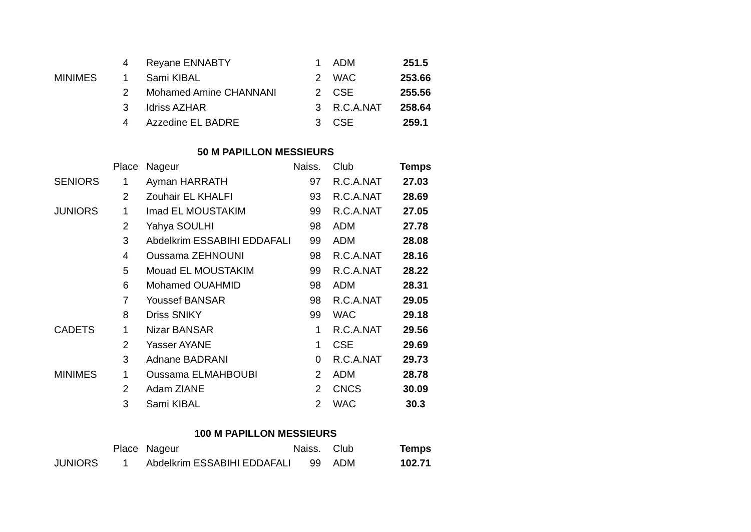| | 4 | Reyane ENNABTY | 1 | ADM | 251.5 |
| MINIMES | 1 | Sami KIBAL | 2 | WAC | 253.66 |
| | 2 | Mohamed Amine CHANNANI | 2 | CSE | 255.56 |
| | 3 | Idriss AZHAR | 3 | R.C.A.NAT | 258.64 |
| | 4 | Azzedine EL BADRE | 3 | CSE | 259.1 |
| | | 50 M PAPILLON MESSIEURS | | | |
| | Place | Nageur | Naiss. | Club | Temps |
| SENIORS | 1 | Ayman HARRATH | 97 | R.C.A.NAT | 27.03 |
| | 2 | Zouhair EL KHALFI | 93 | R.C.A.NAT | 28.69 |
| JUNIORS | 1 | Imad EL MOUSTAKIM | 99 | R.C.A.NAT | 27.05 |
| | 2 | Yahya SOULHI | 98 | ADM | 27.78 |
| | 3 | Abdelkrim ESSABIHI EDDAFALI | 99 | ADM | 28.08 |
| | 4 | Oussama ZEHNOUNI | 98 | R.C.A.NAT | 28.16 |
| | 5 | Mouad EL MOUSTAKIM | 99 | R.C.A.NAT | 28.22 |
| | 6 | Mohamed OUAHMID | 98 | ADM | 28.31 |
| | 7 | Youssef BANSAR | 98 | R.C.A.NAT | 29.05 |
| | 8 | Driss SNIKY | 99 | WAC | 29.18 |
| CADETS | 1 | Nizar BANSAR | 1 | R.C.A.NAT | 29.56 |
| | 2 | Yasser AYANE | 1 | CSE | 29.69 |
| | 3 | Adnane BADRANI | 0 | R.C.A.NAT | 29.73 |
| MINIMES | 1 | Oussama ELMAHBOUBI | 2 | ADM | 28.78 |
| | 2 | Adam ZIANE | 2 | CNCS | 30.09 |
| | 3 | Sami KIBAL | 2 | WAC | 30.3 |
| | | 100 M PAPILLON MESSIEURS | | | |
| | Place | Nageur | Naiss. | Club | Temps |
| JUNIORS | 1 | Abdelkrim ESSABIHI EDDAFALI | 99 | ADM | 102.71 |